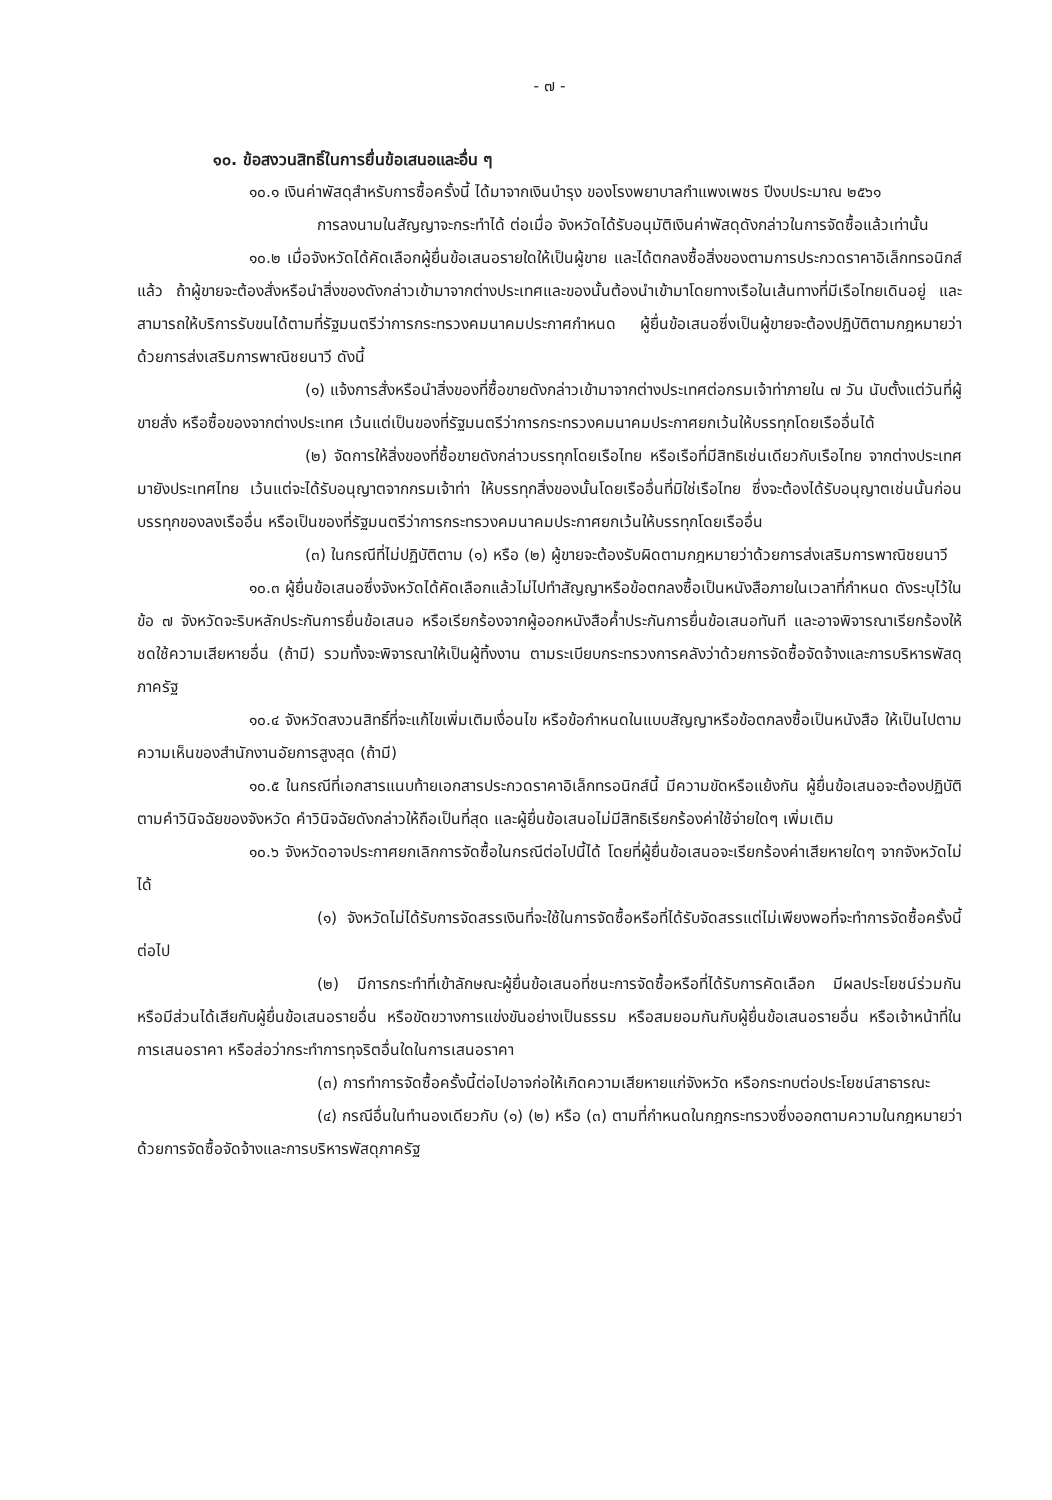- ๗ -
๑๐. ข้อสงวนสิทธิ์ในการยื่นข้อเสนอและอื่น ๆ
๑๐.๑ เงินค่าพัสดุสำหรับการซื้อครั้งนี้ ได้มาจากเงินบำรุง ของโรงพยาบาลกำแพงเพชร ปีงบประมาณ ๒๕๖๑
การลงนามในสัญญาจะกระทำได้ ต่อเมื่อ จังหวัดได้รับอนุมัติเงินค่าพัสดุดังกล่าวในการจัดซื้อแล้วเท่านั้น
๑๐.๒ เมื่อจังหวัดได้คัดเลือกผู้ยื่นข้อเสนอรายใดให้เป็นผู้ขาย และได้ตกลงซื้อสิ่งของตามการประกวดราคาอิเล็กทรอนิกส์แล้ว ถ้าผู้ขายจะต้องสั่งหรือนำสิ่งของดังกล่าวเข้ามาจากต่างประเทศและของนั้นต้องนำเข้ามาโดยทางเรือในเส้นทางที่มีเรือไทยเดินอยู่ และสามารถให้บริการรับขนได้ตามที่รัฐมนตรีว่าการกระทรวงคมนาคมประกาศกำหนด ผู้ยื่นข้อเสนอซึ่งเป็นผู้ขายจะต้องปฏิบัติตามกฎหมายว่าด้วยการส่งเสริมการพาณิชยนาวี ดังนี้
(๑) แจ้งการสั่งหรือนำสิ่งของที่ซื้อขายดังกล่าวเข้ามาจากต่างประเทศต่อกรมเจ้าท่าภายใน ๗ วัน นับตั้งแต่วันที่ผู้ขายสั่ง หรือซื้อของจากต่างประเทศ เว้นแต่เป็นของที่รัฐมนตรีว่าการกระทรวงคมนาคมประกาศยกเว้นให้บรรทุกโดยเรืออื่นได้
(๒) จัดการให้สิ่งของที่ซื้อขายดังกล่าวบรรทุกโดยเรือไทย หรือเรือที่มีสิทธิเช่นเดียวกับเรือไทย จากต่างประเทศมายังประเทศไทย เว้นแต่จะได้รับอนุญาตจากกรมเจ้าท่า ให้บรรทุกสิ่งของนั้นโดยเรืออื่นที่มิใช่เรือไทย ซึ่งจะต้องได้รับอนุญาตเช่นนั้นก่อนบรรทุกของลงเรืออื่น หรือเป็นของที่รัฐมนตรีว่าการกระทรวงคมนาคมประกาศยกเว้นให้บรรทุกโดยเรืออื่น
(๓) ในกรณีที่ไม่ปฏิบัติตาม (๑) หรือ (๒) ผู้ขายจะต้องรับผิดตามกฎหมายว่าด้วยการส่งเสริมการพาณิชยนาวี
๑๐.๓ ผู้ยื่นข้อเสนอซึ่งจังหวัดได้คัดเลือกแล้วไม่ไปทำสัญญาหรือข้อตกลงซื้อเป็นหนังสือภายในเวลาที่กำหนด ดังระบุไว้ในข้อ ๗ จังหวัดจะริบหลักประกันการยื่นข้อเสนอ หรือเรียกร้องจากผู้ออกหนังสือค้ำประกันการยื่นข้อเสนอทันที และอาจพิจารณาเรียกร้องให้ชดใช้ความเสียหายอื่น (ถ้ามี) รวมทั้งจะพิจารณาให้เป็นผู้ทิ้งงาน ตามระเบียบกระทรวงการคลังว่าด้วยการจัดซื้อจัดจ้างและการบริหารพัสดุภาครัฐ
๑๐.๔ จังหวัดสงวนสิทธิ์ที่จะแก้ไขเพิ่มเติมเงื่อนไข หรือข้อกำหนดในแบบสัญญาหรือข้อตกลงซื้อเป็นหนังสือ ให้เป็นไปตามความเห็นของสำนักงานอัยการสูงสุด (ถ้ามี)
๑๐.๕ ในกรณีที่เอกสารแนบท้ายเอกสารประกวดราคาอิเล็กทรอนิกส์นี้ มีความขัดหรือแย้งกัน ผู้ยื่นข้อเสนอจะต้องปฏิบัติตามคำวินิจฉัยของจังหวัด คำวินิจฉัยดังกล่าวให้ถือเป็นที่สุด และผู้ยื่นข้อเสนอไม่มีสิทธิเรียกร้องค่าใช้จ่ายใดๆ เพิ่มเติม
๑๐.๖ จังหวัดอาจประกาศยกเลิกการจัดซื้อในกรณีต่อไปนี้ได้ โดยที่ผู้ยื่นข้อเสนอจะเรียกร้องค่าเสียหายใดๆ จากจังหวัดไม่ได้
(๑) จังหวัดไม่ได้รับการจัดสรรเงินที่จะใช้ในการจัดซื้อหรือที่ได้รับจัดสรรแต่ไม่เพียงพอที่จะทำการจัดซื้อครั้งนี้ต่อไป
(๒) มีการกระทำที่เข้าลักษณะผู้ยื่นข้อเสนอที่ชนะการจัดซื้อหรือที่ได้รับการคัดเลือก มีผลประโยชน์ร่วมกัน หรือมีส่วนได้เสียกับผู้ยื่นข้อเสนอรายอื่น หรือขัดขวางการแข่งขันอย่างเป็นธรรม หรือสมยอมกันกับผู้ยื่นข้อเสนอรายอื่น หรือเจ้าหน้าที่ในการเสนอราคา หรือส่อว่ากระทำการทุจริตอื่นใดในการเสนอราคา
(๓) การทำการจัดซื้อครั้งนี้ต่อไปอาจก่อให้เกิดความเสียหายแก่จังหวัด หรือกระทบต่อประโยชน์สาธารณะ
(๔) กรณีอื่นในทำนองเดียวกับ (๑) (๒) หรือ (๓) ตามที่กำหนดในกฎกระทรวงซึ่งออกตามความในกฎหมายว่าด้วยการจัดซื้อจัดจ้างและการบริหารพัสดุภาครัฐ